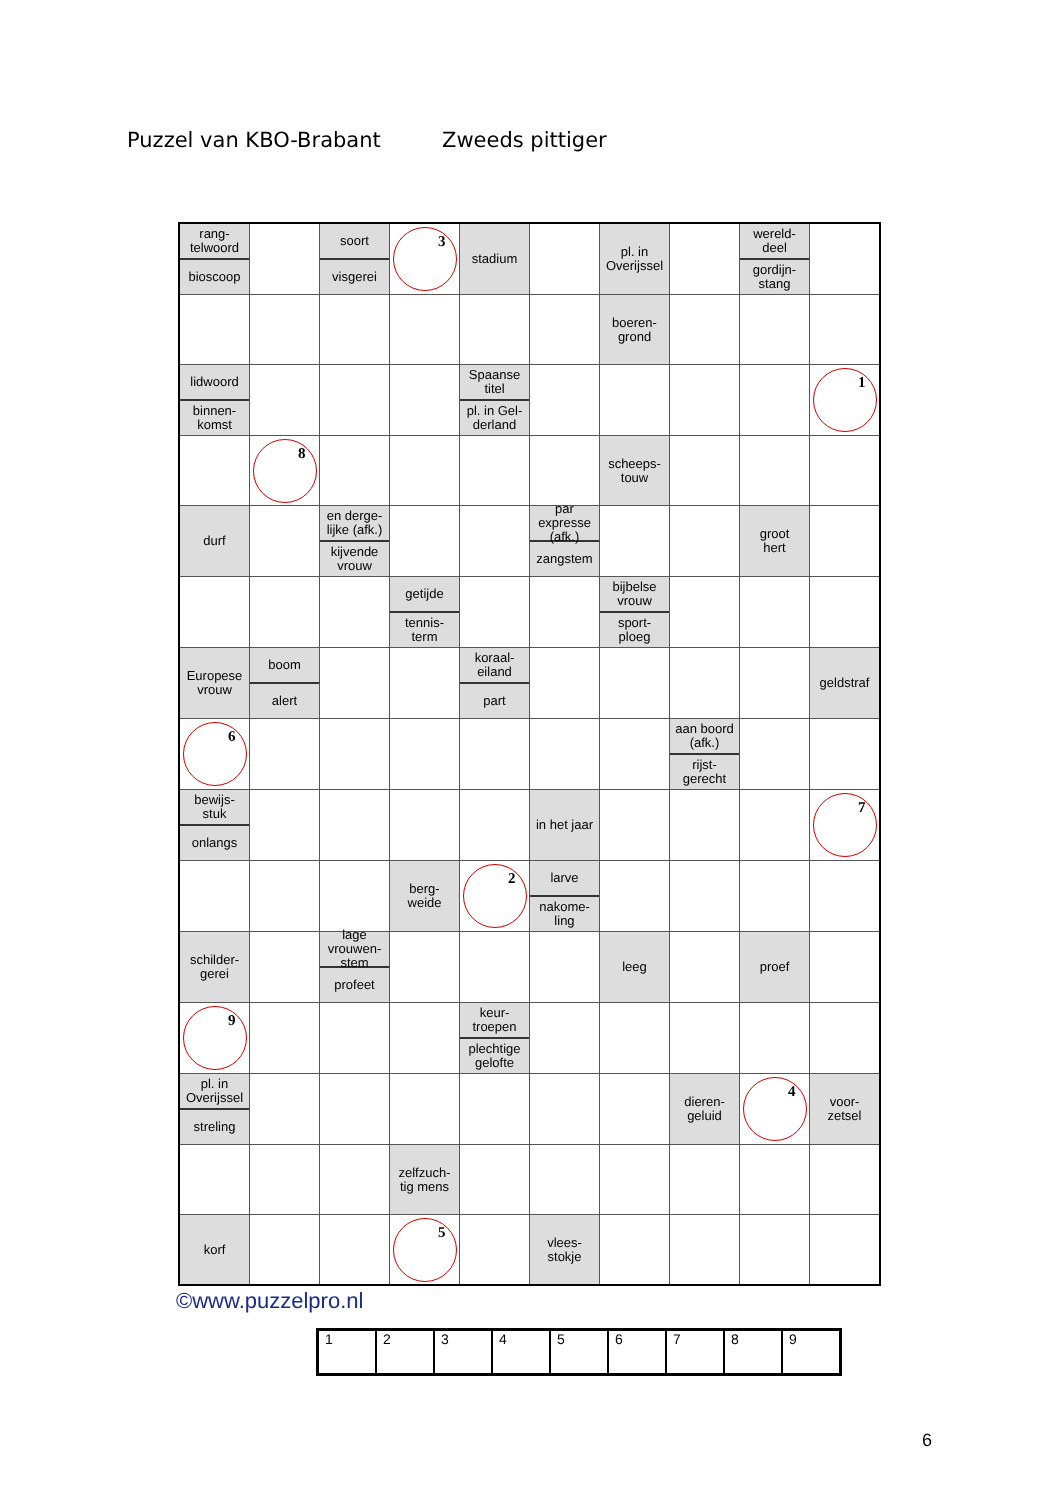Puzzel van KBO-Brabant Zweeds pittiger
| rang- telwoord bioscoop | | soort visgerei | 3 | stadium | | pl. in Overijssel | | wereld- deel gordijn- stang | |
| | | | | | | boeren- grond | | | |
| lidwoord binnen- komst | | | | Spaanse titel pl. in Gel- derland | | | | | 1 |
| | 8 | | | | | scheeps- touw | | | |
| durf | | en derge- lijke (afk.) kijvende vrouw | | | par expresse (afk.) zangstem | | | groot hert | |
| | | | getijde tennis- term | | | bijbelse vrouw sport- ploeg | | | |
| Europese vrouw | boom alert | | | koraal- eiland part | | | | | geldstraf |
| 6 | | | | | | | aan boord (afk.) rijst- gerecht | | |
| bewijs- stuk onlangs | | | | | in het jaar | | | | 7 |
| | | | berg- weide | 2 | larve nakome- ling | | | | |
| schilder- gerei | | lage vrouwen- stem profeet | | | | leeg | | proef | |
| 9 | | | | keur- troepen plechtige gelofte | | | | | |
| pl. in Overijssel streling | | | | | | | dieren- geluid | 4 | voor- zetsel |
| | | | zelfzuch- tig mens | | | | | | |
| korf | | | 5 | | vlees- stokje | | | | |
©www.puzzelpro.nl
| 1 | 2 | 3 | 4 | 5 | 6 | 7 | 8 | 9 |
6